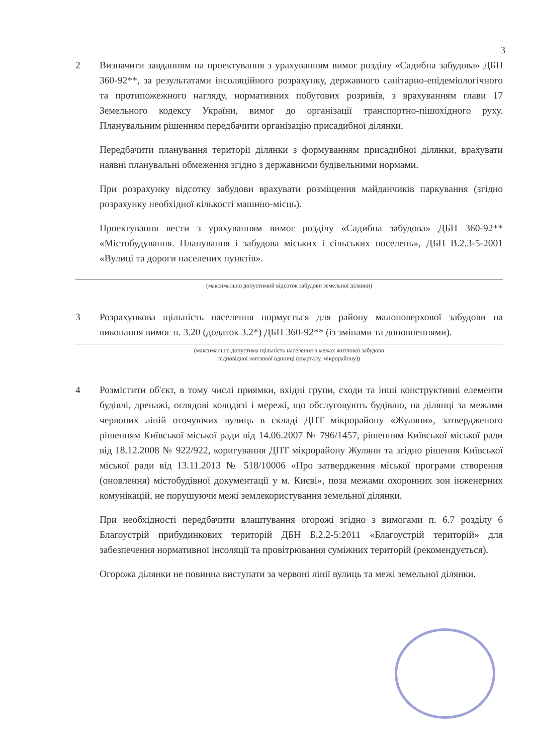3
2 Визначити завданням на проектування з урахуванням вимог розділу «Садибна забудова» ДБН 360-92**, за результатами інсоляційного розрахунку, державного санітарно-епідеміологічного та протипожежного нагляду, нормативних побутових розривів, з врахуванням глави 17 Земельного кодексу України, вимог до організації транспортно-пішохідного руху. Планувальним рішенням передбачити організацію присадибної ділянки.
Передбачити планування території ділянки з формуванням присадибної ділянки, врахувати наявні планувальні обмеження згідно з державними будівельними нормами.
При розрахунку відсотку забудови врахувати розміщення майданчиків паркування (згідно розрахунку необхідної кількості машино-місць).
Проектування вести з урахуванням вимог розділу «Садибна забудова» ДБН 360-92** «Містобудування. Планування і забудова міських і сільських поселень», ДБН В.2.3-5-2001 «Вулиці та дороги населених пунктів».
(максимально допустимий відсоток забудови земельної ділянки)
3 Розрахункова щільність населення нормується для району малоповерхової забудови на виконання вимог п. 3.20 (додаток 3.2*) ДБН 360-92** (із змінами та доповненнями).
(максимально допустима щільність населення в межах житлової забудови
відповідної житлової одиниці (кварталу, мікрорайону))
4 Розмістити об'єкт, в тому числі приямки, вхідні групи, сходи та інші конструктивні елементи будівлі, дренажі, оглядові колодязі і мережі, що обслуговують будівлю, на ділянці за межами червоних ліній оточуючих вулиць в складі ДПТ мікрорайону «Жуляни», затвердженого рішенням Київської міської ради від 14.06.2007 № 796/1457, рішенням Київської міської ради від 18.12.2008 № 922/922, коригування ДПТ мікрорайону Жуляни та згідно рішення Київської міської ради від 13.11.2013 № 518/10006 «Про затвердження міської програми створення (оновлення) містобудівної документації у м. Києві», поза межами охоронних зон інженерних комунікацій, не порушуючи межі землекористування земельної ділянки.
При необхідності передбачити влаштування огорожі згідно з вимогами п. 6.7 розділу 6 Благоустрій прибудинкових територій ДБН Б.2.2-5:2011 «Благоустрій територій» для забезпечення нормативної інсоляції та провітрювання суміжних територій (рекомендується).
Огорожа ділянки не повинна виступати за червоні лінії вулиць та межі земельної ділянки.